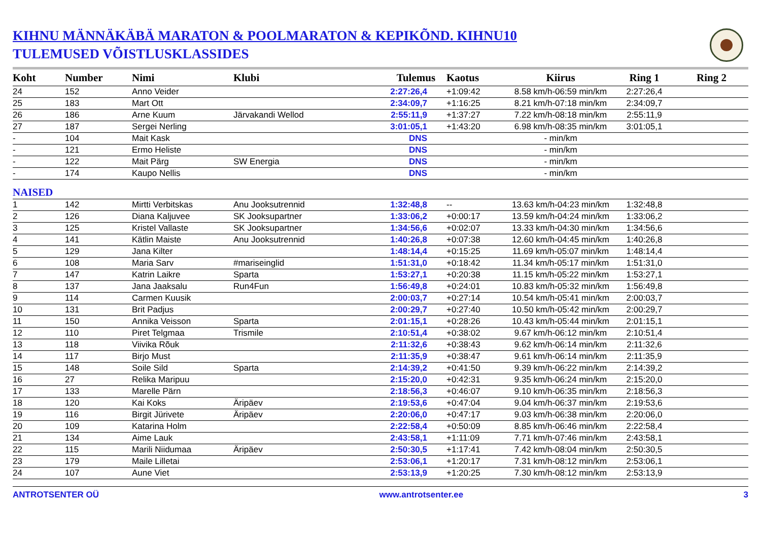KIHNU MÄNNÄKÄBÄ MARATON & POOLMARATON & KEPIKÕND. KIHNU10
TULEMUSED VÕISTLUSKLASSIDES
| Koht | Number | Nimi | Klubi | Tulemus | Kaotus | Kiirus | Ring 1 | Ring 2 |
| --- | --- | --- | --- | --- | --- | --- | --- | --- |
| 24 | 152 | Anno Veider | | 2:27:26,4 | +1:09:42 | 8.58 km/h-06:59 min/km | 2:27:26,4 | |
| 25 | 183 | Mart Ott | | 2:34:09,7 | +1:16:25 | 8.21 km/h-07:18 min/km | 2:34:09,7 | |
| 26 | 186 | Arne Kuum | Järvakandi Wellod | 2:55:11,9 | +1:37:27 | 7.22 km/h-08:18 min/km | 2:55:11,9 | |
| 27 | 187 | Sergei Nerling | | 3:01:05,1 | +1:43:20 | 6.98 km/h-08:35 min/km | 3:01:05,1 | |
| - | 104 | Mait Kask | | DNS | | - min/km | | |
| - | 121 | Ermo Heliste | | DNS | | - min/km | | |
| - | 122 | Mait Pärg | SW Energia | DNS | | - min/km | | |
| - | 174 | Kaupo Nellis | | DNS | | - min/km | | |
| NAISED | | | | | | | | |
| 1 | 142 | Mirtti Verbitskas | Anu Jooksutrennid | 1:32:48,8 | -- | 13.63 km/h-04:23 min/km | 1:32:48,8 | |
| 2 | 126 | Diana Kaljuvee | SK Jooksupartner | 1:33:06,2 | +0:00:17 | 13.59 km/h-04:24 min/km | 1:33:06,2 | |
| 3 | 125 | Kristel Vallaste | SK Jooksupartner | 1:34:56,6 | +0:02:07 | 13.33 km/h-04:30 min/km | 1:34:56,6 | |
| 4 | 141 | Kätlin Maiste | Anu Jooksutrennid | 1:40:26,8 | +0:07:38 | 12.60 km/h-04:45 min/km | 1:40:26,8 | |
| 5 | 129 | Jana Kilter | | 1:48:14,4 | +0:15:25 | 11.69 km/h-05:07 min/km | 1:48:14,4 | |
| 6 | 108 | Maria Sarv | #mariseinglid | 1:51:31,0 | +0:18:42 | 11.34 km/h-05:17 min/km | 1:51:31,0 | |
| 7 | 147 | Katrin Laikre | Sparta | 1:53:27,1 | +0:20:38 | 11.15 km/h-05:22 min/km | 1:53:27,1 | |
| 8 | 137 | Jana Jaaksalu | Run4Fun | 1:56:49,8 | +0:24:01 | 10.83 km/h-05:32 min/km | 1:56:49,8 | |
| 9 | 114 | Carmen Kuusik | | 2:00:03,7 | +0:27:14 | 10.54 km/h-05:41 min/km | 2:00:03,7 | |
| 10 | 131 | Brit Padjus | | 2:00:29,7 | +0:27:40 | 10.50 km/h-05:42 min/km | 2:00:29,7 | |
| 11 | 150 | Annika Veisson | Sparta | 2:01:15,1 | +0:28:26 | 10.43 km/h-05:44 min/km | 2:01:15,1 | |
| 12 | 110 | Piret Telgmaa | Trismile | 2:10:51,4 | +0:38:02 | 9.67 km/h-06:12 min/km | 2:10:51,4 | |
| 13 | 118 | Viivika Rõuk | | 2:11:32,6 | +0:38:43 | 9.62 km/h-06:14 min/km | 2:11:32,6 | |
| 14 | 117 | Birjo Must | | 2:11:35,9 | +0:38:47 | 9.61 km/h-06:14 min/km | 2:11:35,9 | |
| 15 | 148 | Soile Sild | Sparta | 2:14:39,2 | +0:41:50 | 9.39 km/h-06:22 min/km | 2:14:39,2 | |
| 16 | 27 | Relika Maripuu | | 2:15:20,0 | +0:42:31 | 9.35 km/h-06:24 min/km | 2:15:20,0 | |
| 17 | 133 | Marelle Pärn | | 2:18:56,3 | +0:46:07 | 9.10 km/h-06:35 min/km | 2:18:56,3 | |
| 18 | 120 | Kai Koks | Äripäev | 2:19:53,6 | +0:47:04 | 9.04 km/h-06:37 min/km | 2:19:53,6 | |
| 19 | 116 | Birgit Jürivete | Äripäev | 2:20:06,0 | +0:47:17 | 9.03 km/h-06:38 min/km | 2:20:06,0 | |
| 20 | 109 | Katarina Holm | | 2:22:58,4 | +0:50:09 | 8.85 km/h-06:46 min/km | 2:22:58,4 | |
| 21 | 134 | Aime Lauk | | 2:43:58,1 | +1:11:09 | 7.71 km/h-07:46 min/km | 2:43:58,1 | |
| 22 | 115 | Marili Niidumaa | Äripäev | 2:50:30,5 | +1:17:41 | 7.42 km/h-08:04 min/km | 2:50:30,5 | |
| 23 | 179 | Maile Lilletai | | 2:53:06,1 | +1:20:17 | 7.31 km/h-08:12 min/km | 2:53:06,1 | |
| 24 | 107 | Aune Viet | | 2:53:13,9 | +1:20:25 | 7.30 km/h-08:12 min/km | 2:53:13,9 | |
ANTROTSENTER OÜ www.antrotsenter.ee 3